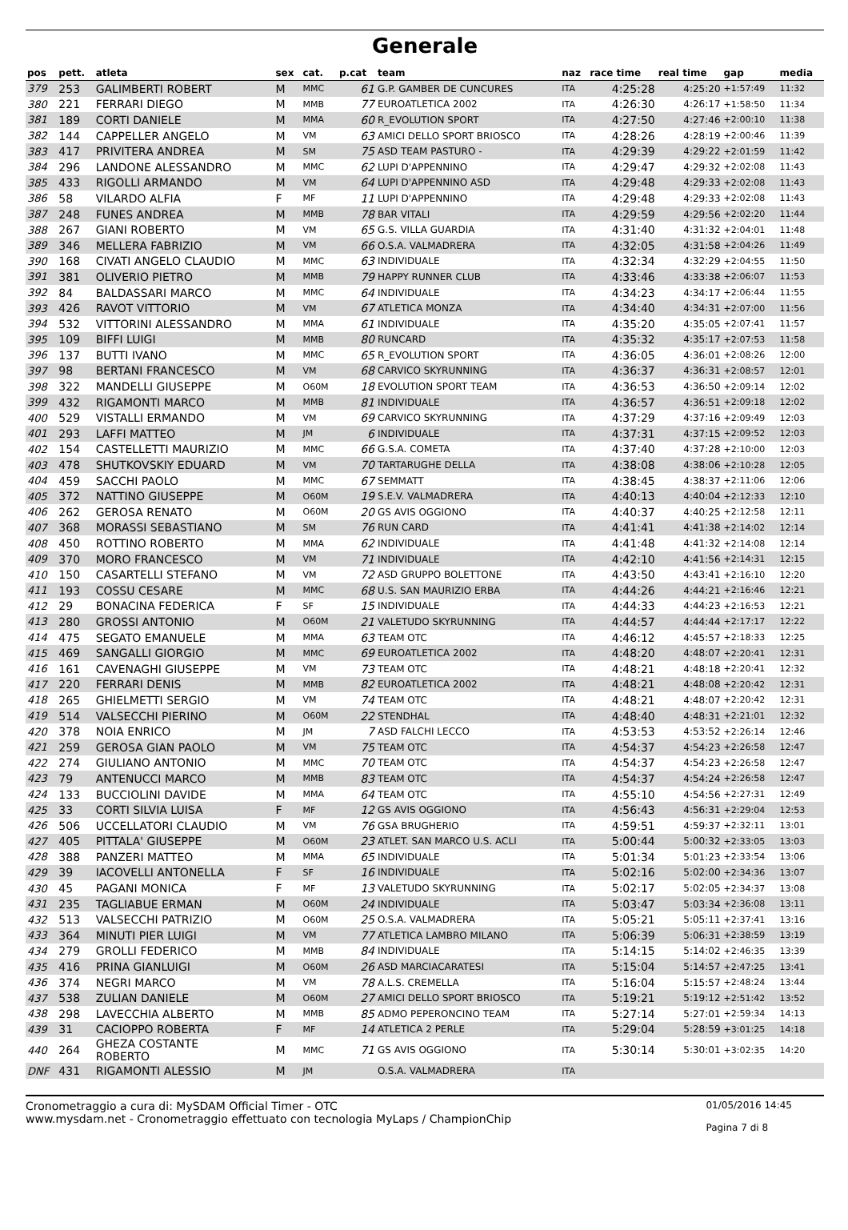Generale
| pos | pett. | atleta | sex | cat. | p.cat | team | naz | race time | real time | gap | media |
| --- | --- | --- | --- | --- | --- | --- | --- | --- | --- | --- | --- |
| 379 | 253 | GALIMBERTI ROBERT | M | MMC | 61 | G.P. GAMBER DE CUNCURES | ITA | 4:25:28 | 4:25:20 | +1:57:49 | 11:32 |
| 380 | 221 | FERRARI DIEGO | M | MMB | 77 | EUROATLETICA 2002 | ITA | 4:26:30 | 4:26:17 | +1:58:50 | 11:34 |
| 381 | 189 | CORTI DANIELE | M | MMA | 60 | R_EVOLUTION SPORT | ITA | 4:27:50 | 4:27:46 | +2:00:10 | 11:38 |
| 382 | 144 | CAPPELLER ANGELO | M | VM | 63 | AMICI DELLO SPORT BRIOSCO | ITA | 4:28:26 | 4:28:19 | +2:00:46 | 11:39 |
| 383 | 417 | PRIVITERA ANDREA | M | SM | 75 | ASD TEAM PASTURO - | ITA | 4:29:39 | 4:29:22 | +2:01:59 | 11:42 |
| 384 | 296 | LANDONE ALESSANDRO | M | MMC | 62 | LUPI D'APPENNINO | ITA | 4:29:47 | 4:29:32 | +2:02:08 | 11:43 |
| 385 | 433 | RIGOLLI ARMANDO | M | VM | 64 | LUPI D'APPENNINO ASD | ITA | 4:29:48 | 4:29:33 | +2:02:08 | 11:43 |
| 386 | 58 | VILARDO ALFIA | F | MF | 11 | LUPI D'APPENNINO | ITA | 4:29:48 | 4:29:33 | +2:02:08 | 11:43 |
| 387 | 248 | FUNES ANDREA | M | MMB | 78 | BAR VITALI | ITA | 4:29:59 | 4:29:56 | +2:02:20 | 11:44 |
| 388 | 267 | GIANI ROBERTO | M | VM | 65 | G.S. VILLA GUARDIA | ITA | 4:31:40 | 4:31:32 | +2:04:01 | 11:48 |
| 389 | 346 | MELLERA FABRIZIO | M | VM | 66 | O.S.A. VALMADRERA | ITA | 4:32:05 | 4:31:58 | +2:04:26 | 11:49 |
| 390 | 168 | CIVATI ANGELO CLAUDIO | M | MMC | 63 | INDIVIDUALE | ITA | 4:32:34 | 4:32:29 | +2:04:55 | 11:50 |
| 391 | 381 | OLIVERIO PIETRO | M | MMB | 79 | HAPPY RUNNER CLUB | ITA | 4:33:46 | 4:33:38 | +2:06:07 | 11:53 |
| 392 | 84 | BALDASSARI MARCO | M | MMC | 64 | INDIVIDUALE | ITA | 4:34:23 | 4:34:17 | +2:06:44 | 11:55 |
| 393 | 426 | RAVOT VITTORIO | M | VM | 67 | ATLETICA MONZA | ITA | 4:34:40 | 4:34:31 | +2:07:00 | 11:56 |
| 394 | 532 | VITTORINI ALESSANDRO | M | MMA | 61 | INDIVIDUALE | ITA | 4:35:20 | 4:35:05 | +2:07:41 | 11:57 |
| 395 | 109 | BIFFI LUIGI | M | MMB | 80 | RUNCARD | ITA | 4:35:32 | 4:35:17 | +2:07:53 | 11:58 |
| 396 | 137 | BUTTI IVANO | M | MMC | 65 | R_EVOLUTION SPORT | ITA | 4:36:05 | 4:36:01 | +2:08:26 | 12:00 |
| 397 | 98 | BERTANI FRANCESCO | M | VM | 68 | CARVICO SKYRUNNING | ITA | 4:36:37 | 4:36:31 | +2:08:57 | 12:01 |
| 398 | 322 | MANDELLI GIUSEPPE | M | O60M | 18 | EVOLUTION SPORT TEAM | ITA | 4:36:53 | 4:36:50 | +2:09:14 | 12:02 |
| 399 | 432 | RIGAMONTI MARCO | M | MMB | 81 | INDIVIDUALE | ITA | 4:36:57 | 4:36:51 | +2:09:18 | 12:02 |
| 400 | 529 | VISTALLI ERMANDO | M | VM | 69 | CARVICO SKYRUNNING | ITA | 4:37:29 | 4:37:16 | +2:09:49 | 12:03 |
| 401 | 293 | LAFFI MATTEO | M | JM | 6 | INDIVIDUALE | ITA | 4:37:31 | 4:37:15 | +2:09:52 | 12:03 |
| 402 | 154 | CASTELLETTI MAURIZIO | M | MMC | 66 | G.S.A. COMETA | ITA | 4:37:40 | 4:37:28 | +2:10:00 | 12:03 |
| 403 | 478 | SHUTKOVSKIY EDUARD | M | VM | 70 | TARTARUGHE DELLA | ITA | 4:38:08 | 4:38:06 | +2:10:28 | 12:05 |
| 404 | 459 | SACCHI PAOLO | M | MMC | 67 | SEMMATT | ITA | 4:38:45 | 4:38:37 | +2:11:06 | 12:06 |
| 405 | 372 | NATTINO GIUSEPPE | M | O60M | 19 | S.E.V. VALMADRERA | ITA | 4:40:13 | 4:40:04 | +2:12:33 | 12:10 |
| 406 | 262 | GEROSA RENATO | M | O60M | 20 | GS AVIS OGGIONO | ITA | 4:40:37 | 4:40:25 | +2:12:58 | 12:11 |
| 407 | 368 | MORASSI SEBASTIANO | M | SM | 76 | RUN CARD | ITA | 4:41:41 | 4:41:38 | +2:14:02 | 12:14 |
| 408 | 450 | ROTTINO ROBERTO | M | MMA | 62 | INDIVIDUALE | ITA | 4:41:48 | 4:41:32 | +2:14:08 | 12:14 |
| 409 | 370 | MORO FRANCESCO | M | VM | 71 | INDIVIDUALE | ITA | 4:42:10 | 4:41:56 | +2:14:31 | 12:15 |
| 410 | 150 | CASARTELLI STEFANO | M | VM | 72 | ASD GRUPPO BOLETTONE | ITA | 4:43:50 | 4:43:41 | +2:16:10 | 12:20 |
| 411 | 193 | COSSU CESARE | M | MMC | 68 | U.S. SAN MAURIZIO ERBA | ITA | 4:44:26 | 4:44:21 | +2:16:46 | 12:21 |
| 412 | 29 | BONACINA FEDERICA | F | SF | 15 | INDIVIDUALE | ITA | 4:44:33 | 4:44:23 | +2:16:53 | 12:21 |
| 413 | 280 | GROSSI ANTONIO | M | O60M | 21 | VALETUDO SKYRUNNING | ITA | 4:44:57 | 4:44:44 | +2:17:17 | 12:22 |
| 414 | 475 | SEGATO EMANUELE | M | MMA | 63 | TEAM OTC | ITA | 4:46:12 | 4:45:57 | +2:18:33 | 12:25 |
| 415 | 469 | SANGALLI GIORGIO | M | MMC | 69 | EUROATLETICA 2002 | ITA | 4:48:20 | 4:48:07 | +2:20:41 | 12:31 |
| 416 | 161 | CAVENAGHI GIUSEPPE | M | VM | 73 | TEAM OTC | ITA | 4:48:21 | 4:48:18 | +2:20:41 | 12:32 |
| 417 | 220 | FERRARI DENIS | M | MMB | 82 | EUROATLETICA 2002 | ITA | 4:48:21 | 4:48:08 | +2:20:42 | 12:31 |
| 418 | 265 | GHIELMETTI SERGIO | M | VM | 74 | TEAM OTC | ITA | 4:48:21 | 4:48:07 | +2:20:42 | 12:31 |
| 419 | 514 | VALSECCHI PIERINO | M | O60M | 22 | STENDHAL | ITA | 4:48:40 | 4:48:31 | +2:21:01 | 12:32 |
| 420 | 378 | NOIA ENRICO | M | JM | 7 | ASD FALCHI LECCO | ITA | 4:53:53 | 4:53:52 | +2:26:14 | 12:46 |
| 421 | 259 | GEROSA GIAN PAOLO | M | VM | 75 | TEAM OTC | ITA | 4:54:37 | 4:54:23 | +2:26:58 | 12:47 |
| 422 | 274 | GIULIANO ANTONIO | M | MMC | 70 | TEAM OTC | ITA | 4:54:37 | 4:54:23 | +2:26:58 | 12:47 |
| 423 | 79 | ANTENUCCI MARCO | M | MMB | 83 | TEAM OTC | ITA | 4:54:37 | 4:54:24 | +2:26:58 | 12:47 |
| 424 | 133 | BUCCIOLINI DAVIDE | M | MMA | 64 | TEAM OTC | ITA | 4:55:10 | 4:54:56 | +2:27:31 | 12:49 |
| 425 | 33 | CORTI SILVIA LUISA | F | MF | 12 | GS AVIS OGGIONO | ITA | 4:56:43 | 4:56:31 | +2:29:04 | 12:53 |
| 426 | 506 | UCCELLATORI CLAUDIO | M | VM | 76 | GSA BRUGHERIO | ITA | 4:59:51 | 4:59:37 | +2:32:11 | 13:01 |
| 427 | 405 | PITTALA' GIUSEPPE | M | O60M | 23 | ATLET. SAN MARCO U.S. ACLI | ITA | 5:00:44 | 5:00:32 | +2:33:05 | 13:03 |
| 428 | 388 | PANZERI MATTEO | M | MMA | 65 | INDIVIDUALE | ITA | 5:01:34 | 5:01:23 | +2:33:54 | 13:06 |
| 429 | 39 | IACOVELLI ANTONELLA | F | SF | 16 | INDIVIDUALE | ITA | 5:02:16 | 5:02:00 | +2:34:36 | 13:07 |
| 430 | 45 | PAGANI MONICA | F | MF | 13 | VALETUDO SKYRUNNING | ITA | 5:02:17 | 5:02:05 | +2:34:37 | 13:08 |
| 431 | 235 | TAGLIABUE ERMAN | M | O60M | 24 | INDIVIDUALE | ITA | 5:03:47 | 5:03:34 | +2:36:08 | 13:11 |
| 432 | 513 | VALSECCHI PATRIZIO | M | O60M | 25 | O.S.A. VALMADRERA | ITA | 5:05:21 | 5:05:11 | +2:37:41 | 13:16 |
| 433 | 364 | MINUTI PIER LUIGI | M | VM | 77 | ATLETICA LAMBRO MILANO | ITA | 5:06:39 | 5:06:31 | +2:38:59 | 13:19 |
| 434 | 279 | GROLLI FEDERICO | M | MMB | 84 | INDIVIDUALE | ITA | 5:14:15 | 5:14:02 | +2:46:35 | 13:39 |
| 435 | 416 | PRINA GIANLUIGI | M | O60M | 26 | ASD MARCIACARATESI | ITA | 5:15:04 | 5:14:57 | +2:47:25 | 13:41 |
| 436 | 374 | NEGRI MARCO | M | VM | 78 | A.L.S. CREMELLA | ITA | 5:16:04 | 5:15:57 | +2:48:24 | 13:44 |
| 437 | 538 | ZULIAN DANIELE | M | O60M | 27 | AMICI DELLO SPORT BRIOSCO | ITA | 5:19:21 | 5:19:12 | +2:51:42 | 13:52 |
| 438 | 298 | LAVECCHIA ALBERTO | M | MMB | 85 | ADMO PEPERONCINO TEAM | ITA | 5:27:14 | 5:27:01 | +2:59:34 | 14:13 |
| 439 | 31 | CACIOPPO ROBERTA | F | MF | 14 | ATLETICA 2 PERLE | ITA | 5:29:04 | 5:28:59 | +3:01:25 | 14:18 |
| 440 | 264 | GHEZA COSTANTE ROBERTO | M | MMC | 71 | GS AVIS OGGIONO | ITA | 5:30:14 | 5:30:01 | +3:02:35 | 14:20 |
| DNF | 431 | RIGAMONTI ALESSIO | M | JM | | O.S.A. VALMADRERA | ITA | | | | |
Cronometraggio a cura di: MySDAM Official Timer - OTC
www.mysdam.net - Cronometraggio effettuato con tecnologia MyLaps / ChampionChip
01/05/2016 14:45
Pagina 7 di 8